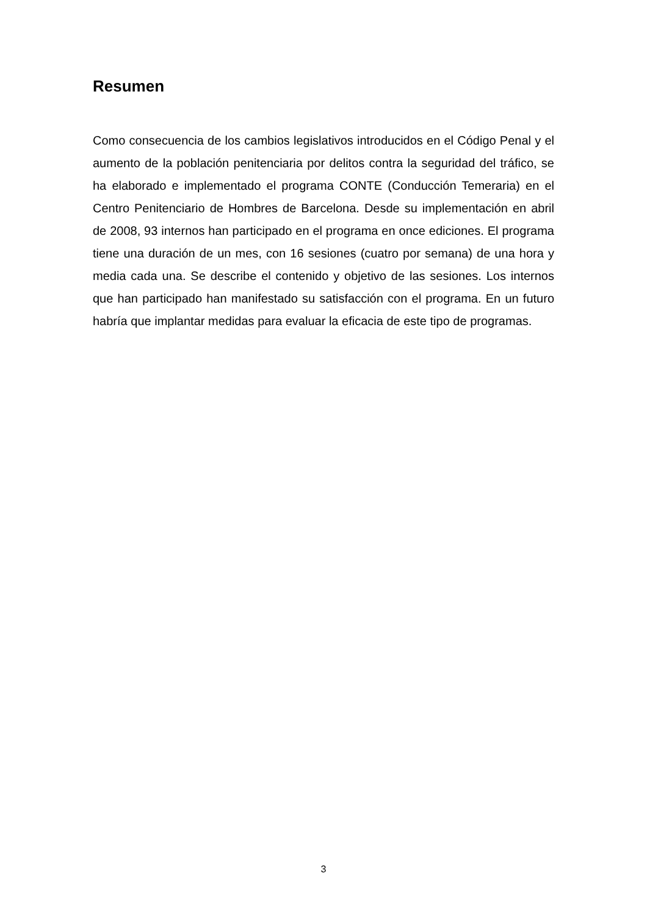Resumen
Como consecuencia de los cambios legislativos introducidos en el Código Penal y el aumento de la población penitenciaria por delitos contra la seguridad del tráfico, se ha elaborado e implementado el programa CONTE (Conducción Temeraria) en el Centro Penitenciario de Hombres de Barcelona. Desde su implementación en abril de 2008, 93 internos han participado en el programa en once ediciones. El programa tiene una duración de un mes, con 16 sesiones (cuatro por semana) de una hora y media cada una. Se describe el contenido y objetivo de las sesiones. Los internos que han participado han manifestado su satisfacción con el programa. En un futuro habría que implantar medidas para evaluar la eficacia de este tipo de programas.
3